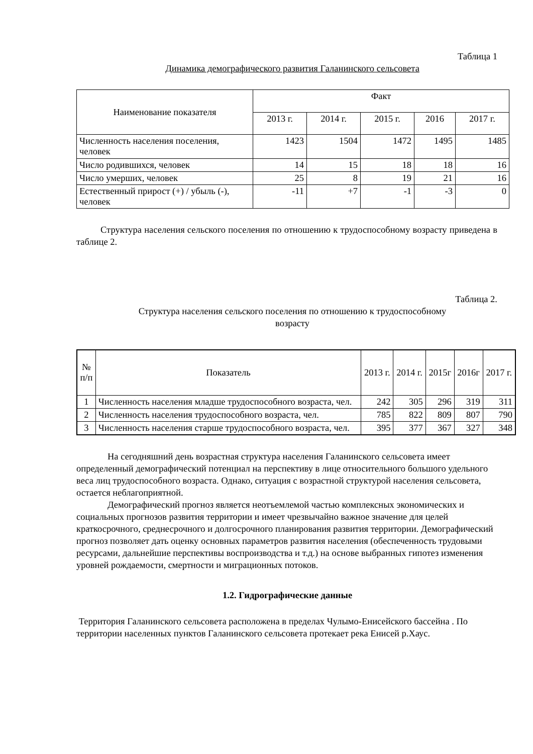Таблица 1
Динамика демографического развития Галанинского сельсовета
| Наименование показателя | Факт | | | | |
| --- | --- | --- | --- | --- | --- |
| | 2013 г. | 2014 г. | 2015 г. | 2016 | 2017 г. |
| Численность населения поселения, человек | 1423 | 1504 | 1472 | 1495 | 1485 |
| Число родившихся, человек | 14 | 15 | 18 | 18 | 16 |
| Число умерших, человек | 25 | 8 | 19 | 21 | 16 |
| Естественный прирост (+) / убыль (-), человек | -11 | +7 | -1 | -3 | 0 |
Структура населения сельского поселения по отношению к трудоспособному возрасту приведена в таблице 2.
Таблица 2.
Структура населения сельского поселения по отношению к трудоспособному
возрасту
| № п/п | Показатель | 2013 г. | 2014 г. | 2015г | 2016г | 2017 г. |
| --- | --- | --- | --- | --- | --- | --- |
| 1 | Численность населения младше трудоспособного возраста, чел. | 242 | 305 | 296 | 319 | 311 |
| 2 | Численность населения трудоспособного возраста, чел. | 785 | 822 | 809 | 807 | 790 |
| 3 | Численность населения старше трудоспособного возраста, чел. | 395 | 377 | 367 | 327 | 348 |
На сегодняшний день возрастная структура населения Галанинского сельсовета имеет определенный демографический потенциал на перспективу в лице относительного большого удельного веса лиц трудоспособного возраста. Однако, ситуация с возрастной структурой населения сельсовета, остается неблагоприятной.
Демографический прогноз является неотъемлемой частью комплексных экономических и социальных прогнозов развития территории и имеет чрезвычайно важное значение для целей краткосрочного, среднесрочного и долгосрочного планирования развития территории. Демографический прогноз позволяет дать оценку основных параметров развития населения (обеспеченность трудовыми ресурсами, дальнейшие перспективы воспроизводства и т.д.) на основе выбранных гипотез изменения уровней рождаемости, смертности и миграционных потоков.
1.2. Гидрографические данные
Территория Галанинского сельсовета расположена в пределах Чулымо-Енисейского бассейна . По территории населенных пунктов Галанинского сельсовета протекает река Енисей р.Хаус.